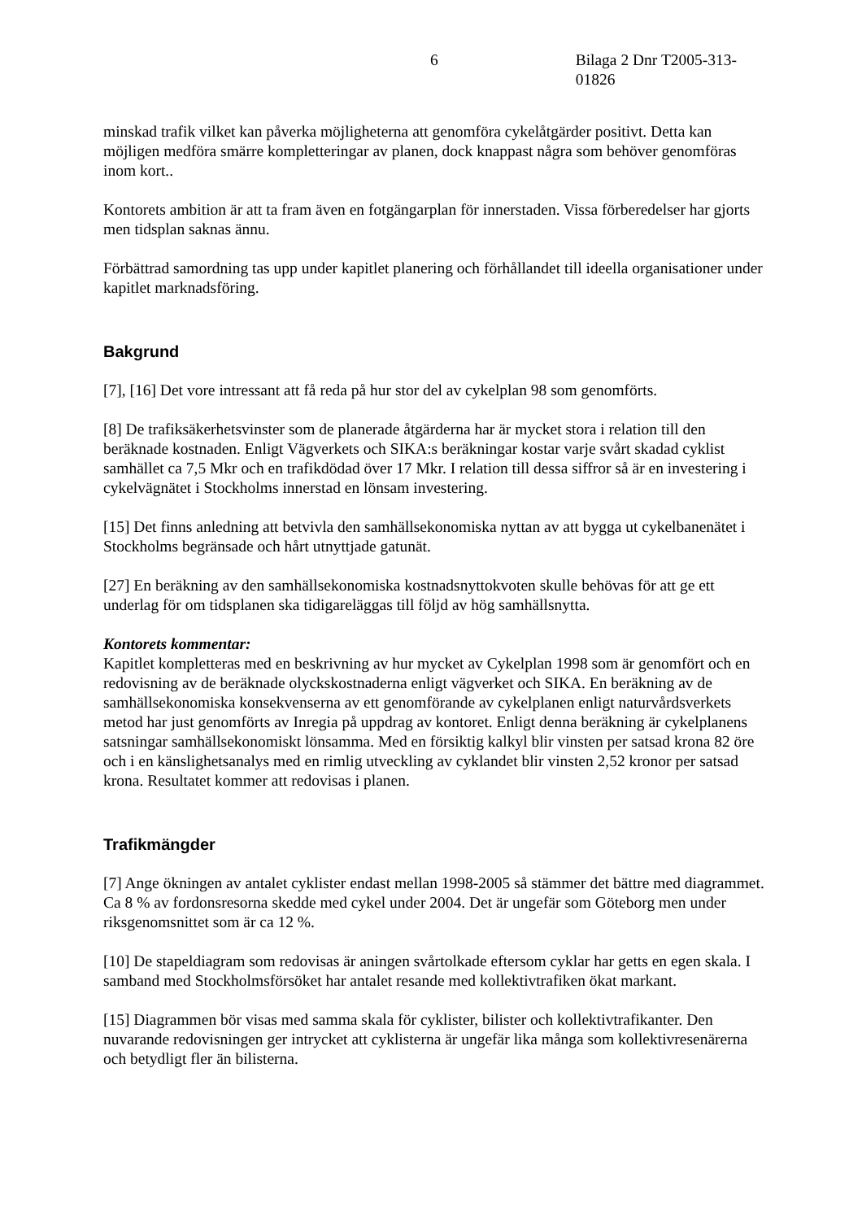6 Bilaga 2 Dnr T2005-313-01826
minskad trafik vilket kan påverka möjligheterna att genomföra cykelåtgärder positivt. Detta kan möjligen medföra smärre kompletteringar av planen, dock knappast några som behöver genomföras inom kort..
Kontorets ambition är att ta fram även en fotgängarplan för innerstaden. Vissa förberedelser har gjorts men tidsplan saknas ännu.
Förbättrad samordning tas upp under kapitlet planering och förhållandet till ideella organisationer under kapitlet marknadsföring.
Bakgrund
[7], [16] Det vore intressant att få reda på hur stor del av cykelplan 98 som genomförts.
[8] De trafiksäkerhetsvinster som de planerade åtgärderna har är mycket stora i relation till den beräknade kostnaden. Enligt Vägverkets och SIKA:s beräkningar kostar varje svårt skadad cyklist samhället ca 7,5 Mkr och en trafikdödad över 17 Mkr. I relation till dessa siffror så är en investering i cykelvägnätet i Stockholms innerstad en lönsam investering.
[15] Det finns anledning att betvivla den samhällsekonomiska nyttan av att bygga ut cykelbanenätet i Stockholms begränsade och hårt utnyttjade gatunät.
[27] En beräkning av den samhällsekonomiska kostnadsnyttokvoten skulle behövas för att ge ett underlag för om tidsplanen ska tidigareläggas till följd av hög samhällsnytta.
Kontorets kommentar:
Kapitlet kompletteras med en beskrivning av hur mycket av Cykelplan 1998 som är genomfört och en redovisning av de beräknade olyckskostnaderna enligt vägverket och SIKA. En beräkning av de samhällsekonomiska konsekvenserna av ett genomförande av cykelplanen enligt naturvårdsverkets metod har just genomförts av Inregia på uppdrag av kontoret. Enligt denna beräkning är cykelplanens satsningar samhällsekonomiskt lönsamma. Med en försiktig kalkyl blir vinsten per satsad krona 82 öre och i en känslighetsanalys med en rimlig utveckling av cyklandet blir vinsten 2,52 kronor per satsad krona. Resultatet kommer att redovisas i planen.
Trafikmängder
[7] Ange ökningen av antalet cyklister endast mellan 1998-2005 så stämmer det bättre med diagrammet. Ca 8 % av fordonsresorna skedde med cykel under 2004. Det är ungefär som Göteborg men under riksgenomsnittet som är ca 12 %.
[10] De stapeldiagram som redovisas är aningen svårtolkade eftersom cyklar har getts en egen skala. I samband med Stockholmsförsöket har antalet resande med kollektivtrafiken ökat markant.
[15] Diagrammen bör visas med samma skala för cyklister, bilister och kollektivtrafikanter. Den nuvarande redovisningen ger intrycket att cyklisterna är ungefär lika många som kollektivresenärerna och betydligt fler än bilisterna.